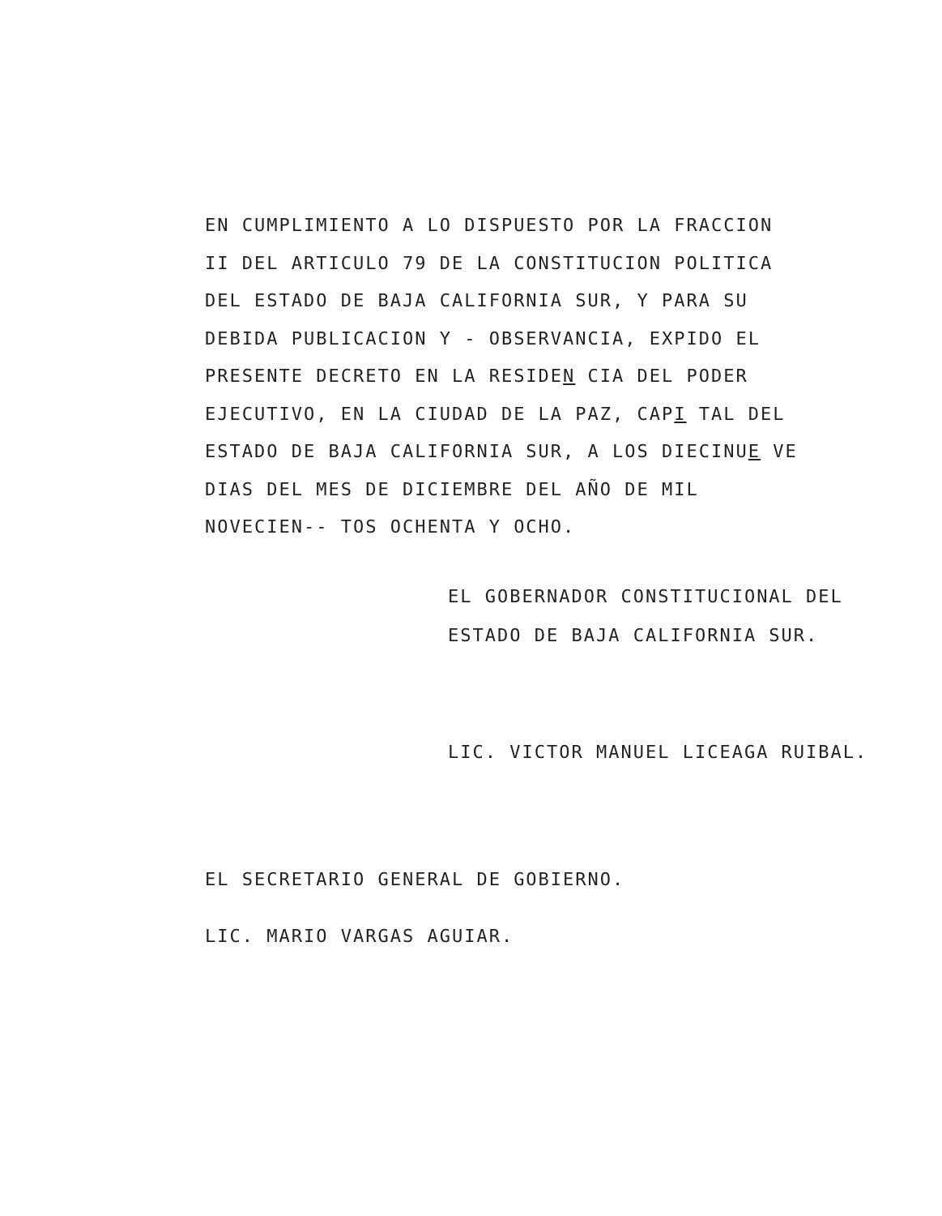EN CUMPLIMIENTO A LO DISPUESTO POR LA FRACCION II DEL ARTICULO 79 DE LA CONSTITUCION POLITICA DEL ESTADO DE BAJA CALIFORNIA SUR, Y PARA SU DEBIDA PUBLICACION Y - OBSERVANCIA, EXPIDO EL PRESENTE DECRETO EN LA RESIDEN CIA DEL PODER EJECUTIVO, EN LA CIUDAD DE LA PAZ, CAPI TAL DEL ESTADO DE BAJA CALIFORNIA SUR, A LOS DIECINUE VE DIAS DEL MES DE DICIEMBRE DEL AÑO DE MIL NOVECIEN-- TOS OCHENTA Y OCHO.
EL GOBERNADOR CONSTITUCIONAL DEL
ESTADO DE BAJA CALIFORNIA SUR.
LIC. VICTOR MANUEL LICEAGA RUIBAL.
EL SECRETARIO GENERAL DE GOBIERNO.
LIC. MARIO VARGAS AGUIAR.